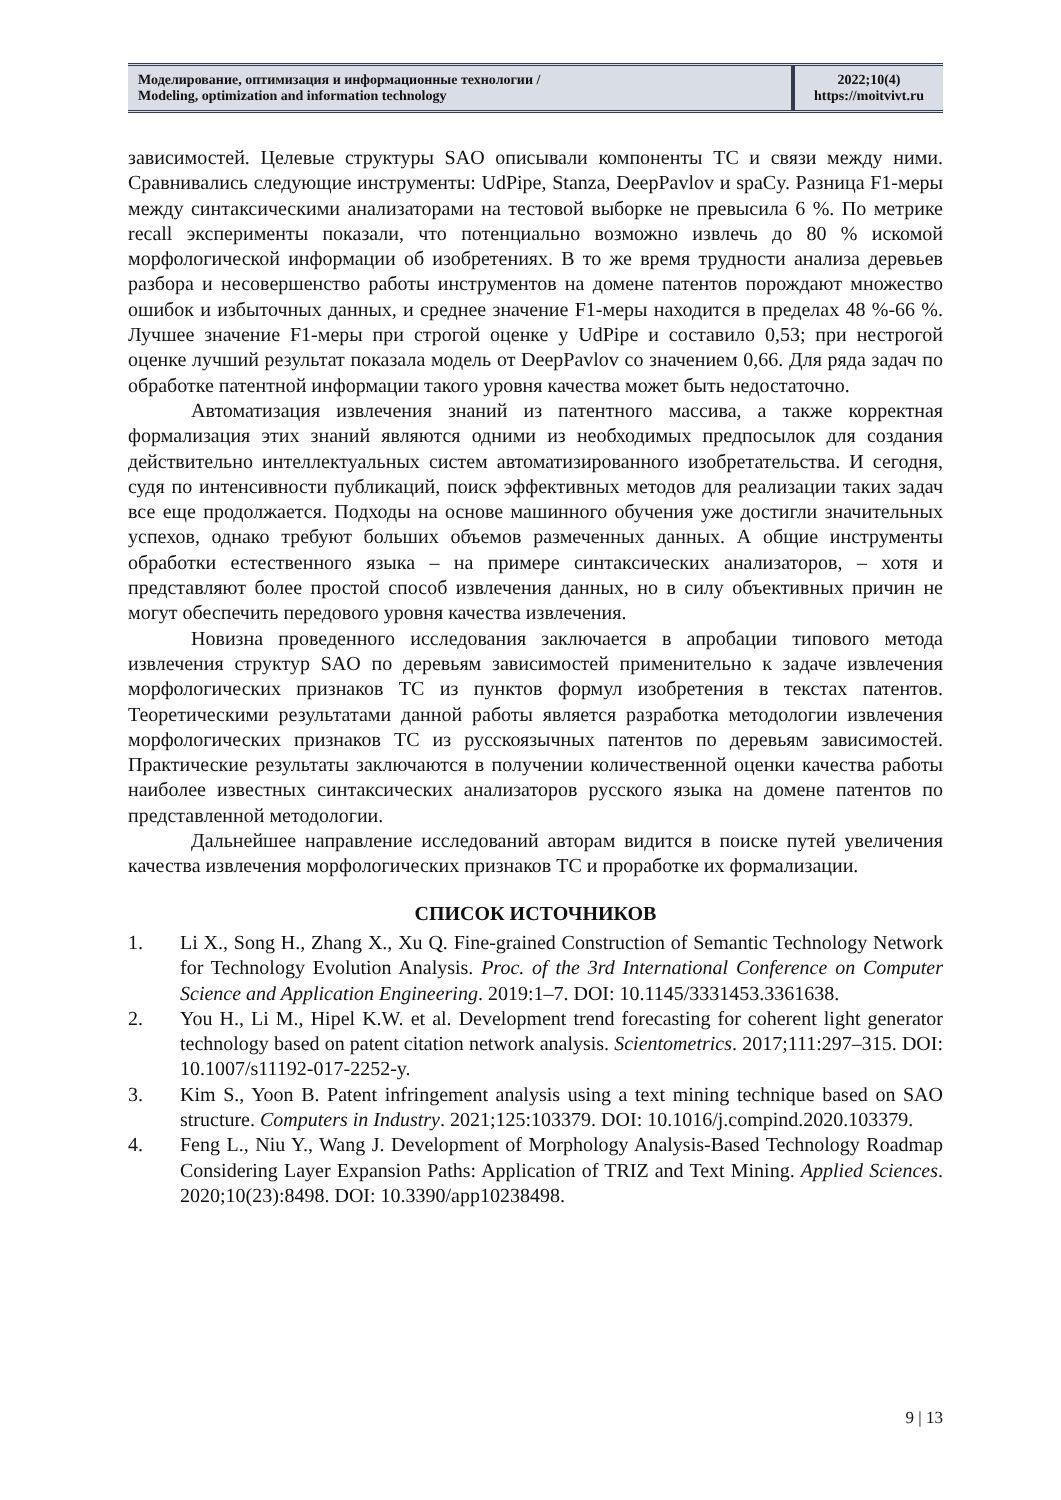Моделирование, оптимизация и информационные технологии /
Modeling, optimization and information technology
2022;10(4)
https://moitvivt.ru
зависимостей. Целевые структуры SAO описывали компоненты ТС и связи между ними. Сравнивались следующие инструменты: UdPipe, Stanza, DeepPavlov и spaCy. Разница F1-меры между синтаксическими анализаторами на тестовой выборке не превысила 6 %. По метрике recall эксперименты показали, что потенциально возможно извлечь до 80 % искомой морфологической информации об изобретениях. В то же время трудности анализа деревьев разбора и несовершенство работы инструментов на домене патентов порождают множество ошибок и избыточных данных, и среднее значение F1-меры находится в пределах 48 %-66 %. Лучшее значение F1-меры при строгой оценке у UdPipe и составило 0,53; при нестрогой оценке лучший результат показала модель от DeepPavlov со значением 0,66. Для ряда задач по обработке патентной информации такого уровня качества может быть недостаточно.
Автоматизация извлечения знаний из патентного массива, а также корректная формализация этих знаний являются одними из необходимых предпосылок для создания действительно интеллектуальных систем автоматизированного изобретательства. И сегодня, судя по интенсивности публикаций, поиск эффективных методов для реализации таких задач все еще продолжается. Подходы на основе машинного обучения уже достигли значительных успехов, однако требуют больших объемов размеченных данных. А общие инструменты обработки естественного языка – на примере синтаксических анализаторов, – хотя и представляют более простой способ извлечения данных, но в силу объективных причин не могут обеспечить передового уровня качества извлечения.
Новизна проведенного исследования заключается в апробации типового метода извлечения структур SAO по деревьям зависимостей применительно к задаче извлечения морфологических признаков ТС из пунктов формул изобретения в текстах патентов. Теоретическими результатами данной работы является разработка методологии извлечения морфологических признаков ТС из русскоязычных патентов по деревьям зависимостей. Практические результаты заключаются в получении количественной оценки качества работы наиболее известных синтаксических анализаторов русского языка на домене патентов по представленной методологии.
Дальнейшее направление исследований авторам видится в поиске путей увеличения качества извлечения морфологических признаков ТС и проработке их формализации.
СПИСОК ИСТОЧНИКОВ
1. Li X., Song H., Zhang X., Xu Q. Fine-grained Construction of Semantic Technology Network for Technology Evolution Analysis. Proc. of the 3rd International Conference on Computer Science and Application Engineering. 2019:1–7. DOI: 10.1145/3331453.3361638.
2. You H., Li M., Hipel K.W. et al. Development trend forecasting for coherent light generator technology based on patent citation network analysis. Scientometrics. 2017;111:297–315. DOI: 10.1007/s11192-017-2252-y.
3. Kim S., Yoon B. Patent infringement analysis using a text mining technique based on SAO structure. Computers in Industry. 2021;125:103379. DOI: 10.1016/j.compind.2020.103379.
4. Feng L., Niu Y., Wang J. Development of Morphology Analysis-Based Technology Roadmap Considering Layer Expansion Paths: Application of TRIZ and Text Mining. Applied Sciences. 2020;10(23):8498. DOI: 10.3390/app10238498.
9 | 13